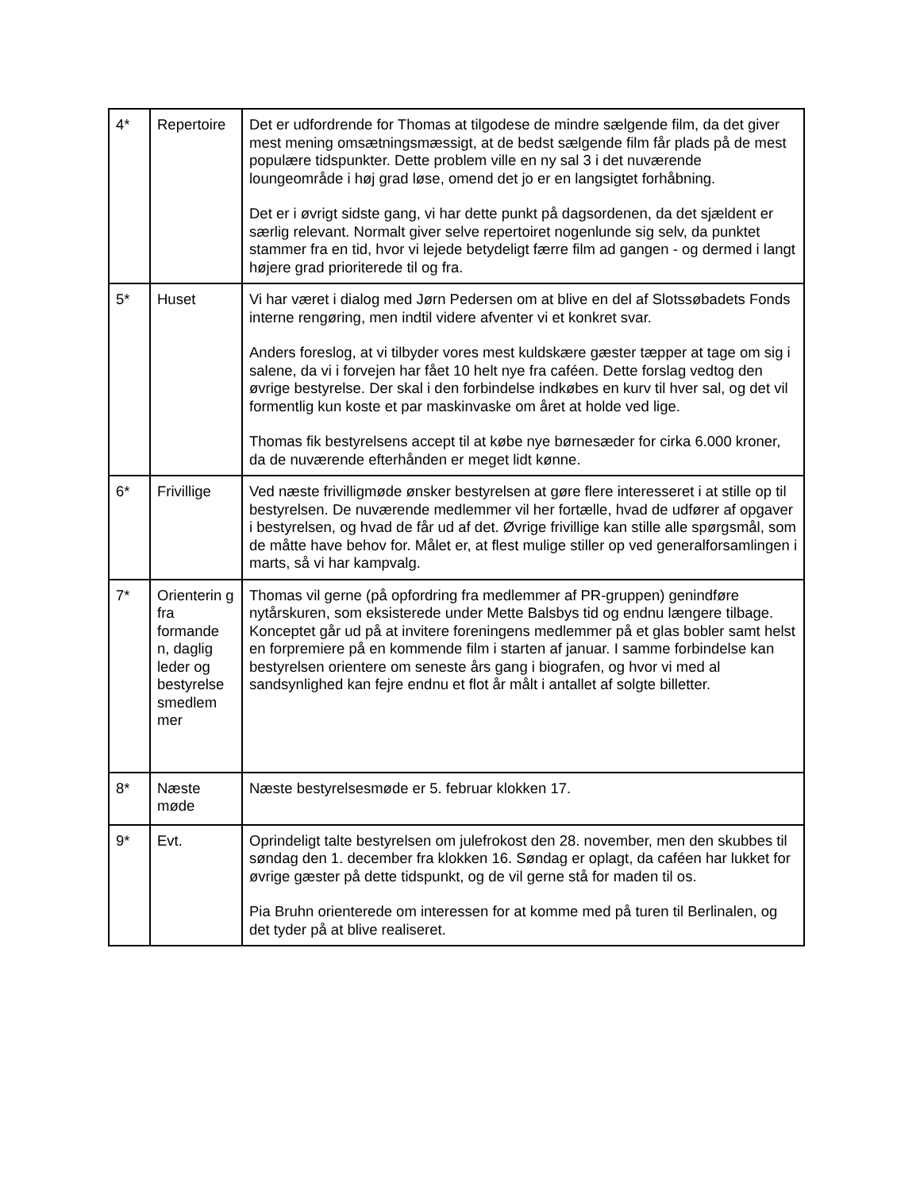| 4* | Repertoire | Det er udfordrende for Thomas at tilgodese de mindre sælgende film, da det giver mest mening omsætningsmæssigt, at de bedst sælgende film får plads på de mest populære tidspunkter. Dette problem ville en ny sal 3 i det nuværende loungeområde i høj grad løse, omend det jo er en langsigtet forhåbning. Det er i øvrigt sidste gang, vi har dette punkt på dagsordenen, da det sjældent er særlig relevant. Normalt giver selve repertoiret nogenlunde sig selv, da punktet stammer fra en tid, hvor vi lejede betydeligt færre film ad gangen - og dermed i langt højere grad prioriterede til og fra. |
| 5* | Huset | Vi har været i dialog med Jørn Pedersen om at blive en del af Slotssøbadets Fonds interne rengøring, men indtil videre afventer vi et konkret svar. Anders foreslog, at vi tilbyder vores mest kuldskære gæster tæpper at tage om sig i salene, da vi i forvejen har fået 10 helt nye fra caféen. Dette forslag vedtog den øvrige bestyrelse. Der skal i den forbindelse indkøbes en kurv til hver sal, og det vil formentlig kun koste et par maskinvaske om året at holde ved lige. Thomas fik bestyrelsens accept til at købe nye børnesæder for cirka 6.000 kroner, da de nuværende efterhånden er meget lidt kønne. |
| 6* | Frivillige | Ved næste frivilligmøde ønsker bestyrelsen at gøre flere interesseret i at stille op til bestyrelsen. De nuværende medlemmer vil her fortælle, hvad de udfører af opgaver i bestyrelsen, og hvad de får ud af det. Øvrige frivillige kan stille alle spørgsmål, som de måtte have behov for. Målet er, at flest mulige stiller op ved generalforsamlingen i marts, så vi har kampvalg. |
| 7* | Orienterin g fra formande n, daglig leder og bestyrelse smedlem mer | Thomas vil gerne (på opfordring fra medlemmer af PR-gruppen) genindføre nytårskuren, som eksisterede under Mette Balsbys tid og endnu længere tilbage. Konceptet går ud på at invitere foreningens medlemmer på et glas bobler samt helst en forpremiere på en kommende film i starten af januar. I samme forbindelse kan bestyrelsen orientere om seneste års gang i biografen, og hvor vi med al sandsynlighed kan fejre endnu et flot år målt i antallet af solgte billetter. |
| 8* | Næste møde | Næste bestyrelsesmøde er 5. februar klokken 17. |
| 9* | Evt. | Oprindeligt talte bestyrelsen om julefrokost den 28. november, men den skubbes til søndag den 1. december fra klokken 16. Søndag er oplagt, da caféen har lukket for øvrige gæster på dette tidspunkt, og de vil gerne stå for maden til os. Pia Bruhn orienterede om interessen for at komme med på turen til Berlinalen, og det tyder på at blive realiseret. |